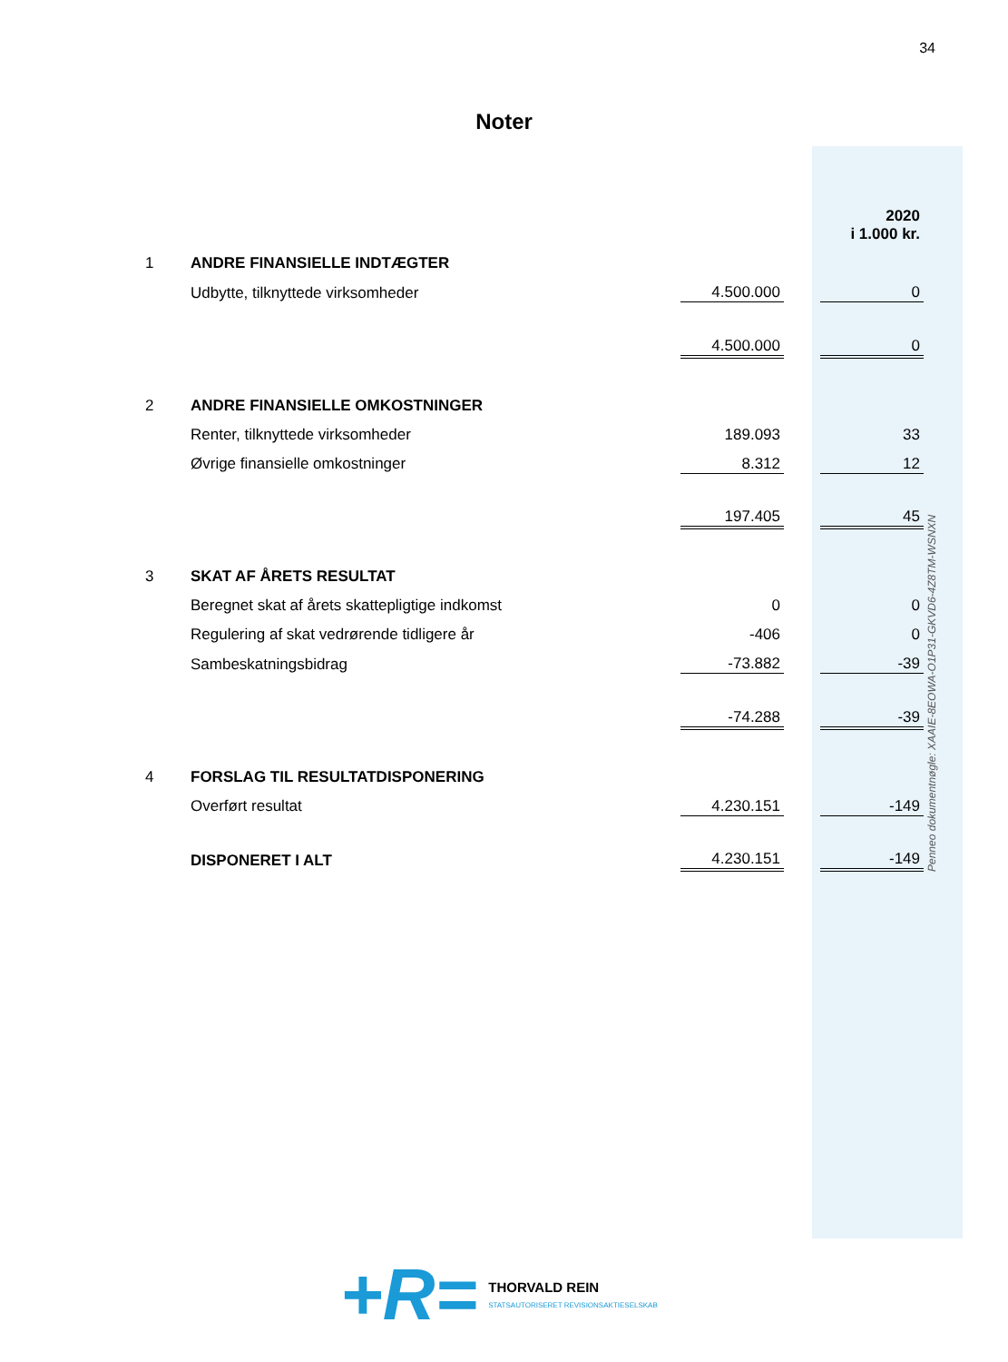34
Noter
| | | | | 2020 i 1.000 kr. |
| 1 | ANDRE FINANSIELLE INDTÆGTER | | | |
| | Udbytte, tilknyttede virksomheder | 4.500.000 | | 0 |
| | | 4.500.000 | | 0 |
| 2 | ANDRE FINANSIELLE OMKOSTNINGER | | | |
| | Renter, tilknyttede virksomheder | 189.093 | | 33 |
| | Øvrige finansielle omkostninger | 8.312 | | 12 |
| | | 197.405 | | 45 |
| 3 | SKAT AF ÅRETS RESULTAT | | | |
| | Beregnet skat af årets skattepligtige indkomst | 0 | | 0 |
| | Regulering af skat vedrørende tidligere år | -406 | | 0 |
| | Sambeskatningsbidrag | -73.882 | | -39 |
| | | -74.288 | | -39 |
| 4 | FORSLAG TIL RESULTATDISPONERING | | | |
| | Overført resultat | 4.230.151 | | -149 |
| | DISPONERET I ALT | 4.230.151 | | -149 |
Penneo dokumentnøgle: XAAIE-8EOWA-O1P31-GKVD6-4Z8TM-WSNXN
+R=
THORVALD REIN
STATSAUTORISERET REVISIONSAKTIESELSKAB